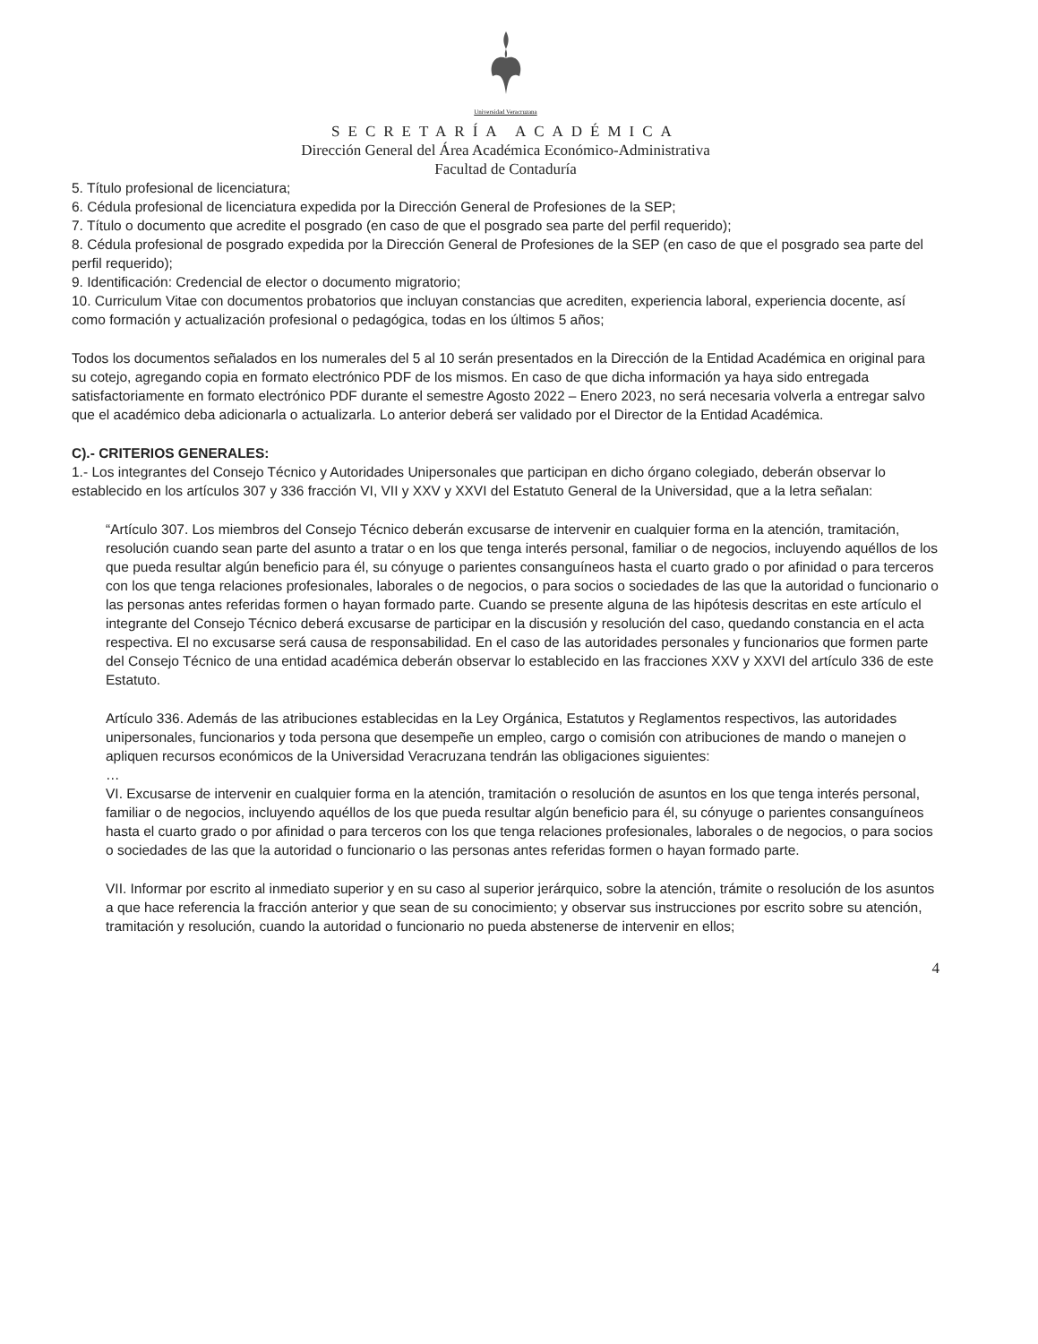Universidad Veracruzana
SECRETARÍA ACADÉMICA
Dirección General del Área Académica Económico-Administrativa
Facultad de Contaduría
5. Título profesional de licenciatura;
6. Cédula profesional de licenciatura expedida por la Dirección General de Profesiones de la SEP;
7. Título o documento que acredite el posgrado (en caso de que el posgrado sea parte del perfil requerido);
8. Cédula profesional de posgrado expedida por la Dirección General de Profesiones de la SEP (en caso de que el posgrado sea parte del perfil requerido);
9. Identificación: Credencial de elector o documento migratorio;
10. Curriculum Vitae con documentos probatorios que incluyan constancias que acrediten, experiencia laboral, experiencia docente, así como formación y actualización profesional o pedagógica, todas en los últimos 5 años;
Todos los documentos señalados en los numerales del 5 al 10 serán presentados en la Dirección de la Entidad Académica en original para su cotejo, agregando copia en formato electrónico PDF de los mismos. En caso de que dicha información ya haya sido entregada satisfactoriamente en formato electrónico PDF durante el semestre Agosto 2022 – Enero 2023, no será necesaria volverla a entregar salvo que el académico deba adicionarla o actualizarla. Lo anterior deberá ser validado por el Director de la Entidad Académica.
C).- CRITERIOS GENERALES:
1.- Los integrantes del Consejo Técnico y Autoridades Unipersonales que participan en dicho órgano colegiado, deberán observar lo establecido en los artículos 307 y 336 fracción VI, VII y XXV y XXVI del Estatuto General de la Universidad, que a la letra señalan:
“Artículo 307. Los miembros del Consejo Técnico deberán excusarse de intervenir en cualquier forma en la atención, tramitación, resolución cuando sean parte del asunto a tratar o en los que tenga interés personal, familiar o de negocios, incluyendo aquéllos de los que pueda resultar algún beneficio para él, su cónyuge o parientes consanguíneos hasta el cuarto grado o por afinidad o para terceros con los que tenga relaciones profesionales, laborales o de negocios, o para socios o sociedades de las que la autoridad o funcionario o las personas antes referidas formen o hayan formado parte. Cuando se presente alguna de las hipótesis descritas en este artículo el integrante del Consejo Técnico deberá excusarse de participar en la discusión y resolución del caso, quedando constancia en el acta respectiva. El no excusarse será causa de responsabilidad. En el caso de las autoridades personales y funcionarios que formen parte del Consejo Técnico de una entidad académica deberán observar lo establecido en las fracciones XXV y XXVI del artículo 336 de este Estatuto.
Artículo 336. Además de las atribuciones establecidas en la Ley Orgánica, Estatutos y Reglamentos respectivos, las autoridades unipersonales, funcionarios y toda persona que desempeñe un empleo, cargo o comisión con atribuciones de mando o manejen o apliquen recursos económicos de la Universidad Veracruzana tendrán las obligaciones siguientes:
…
VI. Excusarse de intervenir en cualquier forma en la atención, tramitación o resolución de asuntos en los que tenga interés personal, familiar o de negocios, incluyendo aquéllos de los que pueda resultar algún beneficio para él, su cónyuge o parientes consanguíneos hasta el cuarto grado o por afinidad o para terceros con los que tenga relaciones profesionales, laborales o de negocios, o para socios o sociedades de las que la autoridad o funcionario o las personas antes referidas formen o hayan formado parte.
VII. Informar por escrito al inmediato superior y en su caso al superior jerárquico, sobre la atención, trámite o resolución de los asuntos a que hace referencia la fracción anterior y que sean de su conocimiento; y observar sus instrucciones por escrito sobre su atención, tramitación y resolución, cuando la autoridad o funcionario no pueda abstenerse de intervenir en ellos;
4